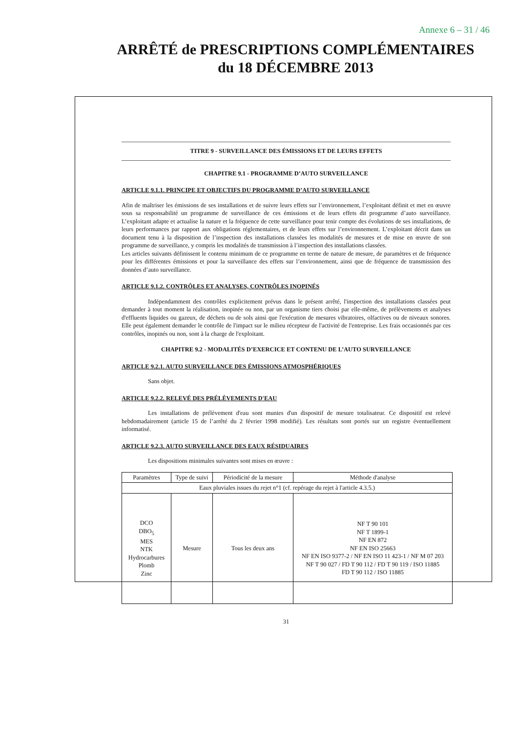Annexe 6 – 31 / 46
ARRÊTÉ de PRESCRIPTIONS COMPLÉMENTAIRES
du 18 DÉCEMBRE 2013
TITRE 9 - SURVEILLANCE DES ÉMISSIONS ET DE LEURS EFFETS
CHAPITRE 9.1 - PROGRAMME D’AUTO SURVEILLANCE
ARTICLE 9.1.1. PRINCIPE ET OBJECTIFS DU PROGRAMME D’AUTO SURVEILLANCE
Afin de maîtriser les émissions de ses installations et de suivre leurs effets sur l’environnement, l’exploitant définit et met en œuvre sous sa responsabilité un programme de surveillance de ces émissions et de leurs effets dit programme d’auto surveillance. L’exploitant adapte et actualise la nature et la fréquence de cette surveillance pour tenir compte des évolutions de ses installations, de leurs performances par rapport aux obligations réglementaires, et de leurs effets sur l’environnement. L’exploitant décrit dans un document tenu à la disposition de l’inspection des installations classées les modalités de mesures et de mise en œuvre de son programme de surveillance, y compris les modalités de transmission à l’inspection des installations classées.
Les articles suivants définissent le contenu minimum de ce programme en terme de nature de mesure, de paramètres et de fréquence pour les différentes émissions et pour la surveillance des effets sur l’environnement, ainsi que de fréquence de transmission des données d’auto surveillance.
ARTICLE 9.1.2. CONTRÔLES ET ANALYSES, CONTRÔLES INOPINÉS
Indépendamment des contrôles explicitement prévus dans le présent arrêté, l'inspection des installations classées peut demander à tout moment la réalisation, inopinée ou non, par un organisme tiers choisi par elle-même, de prélèvements et analyses d'effluents liquides ou gazeux, de déchets ou de sols ainsi que l'exécution de mesures vibratoires, olfactives ou de niveaux sonores. Elle peut également demander le contrôle de l'impact sur le milieu récepteur de l'activité de l'entreprise. Les frais occasionnés par ces contrôles, inopinés ou non, sont à la charge de l'exploitant.
CHAPITRE 9.2 - MODALITÉS D’EXERCICE ET CONTENU DE L’AUTO SURVEILLANCE
ARTICLE 9.2.1. AUTO SURVEILLANCE DES ÉMISSIONS ATMOSPHÉRIQUES
Sans objet.
ARTICLE 9.2.2. RELEVÉ DES PRÉLÈVEMENTS D'EAU
Les installations de prélèvement d'eau sont munies d'un dispositif de mesure totalisateur. Ce dispositif est relevé hebdomadairement (article 15 de l’arrêté du 2 février 1998 modifié). Les résultats sont portés sur un registre éventuellement informatisé.
ARTICLE 9.2.3. AUTO SURVEILLANCE DES EAUX RÉSIDUAIRES
Les dispositions minimales suivantes sont mises en œuvre :
| Paramètres | Type de suivi | Périodicité de la mesure | Méthode d'analyse |
| Eaux pluviales issues du rejet n°1 (cf. repérage du rejet à l'article 4.3.5.) | | | |
| DCO DBO<sub>5</sub> MES NTK Hydrocarbures Plomb Zinc | Mesure | Tous les deux ans | NF T 90 101 NF T 1899-1 NF EN 872 NF EN ISO 25663 NF EN ISO 9377-2 / NF EN ISO 11 423-1 / NF M 07 203 NF T 90 027 / FD T 90 112 / FD T 90 119 / ISO 11885 FD T 90 112 / ISO 11885 |
31